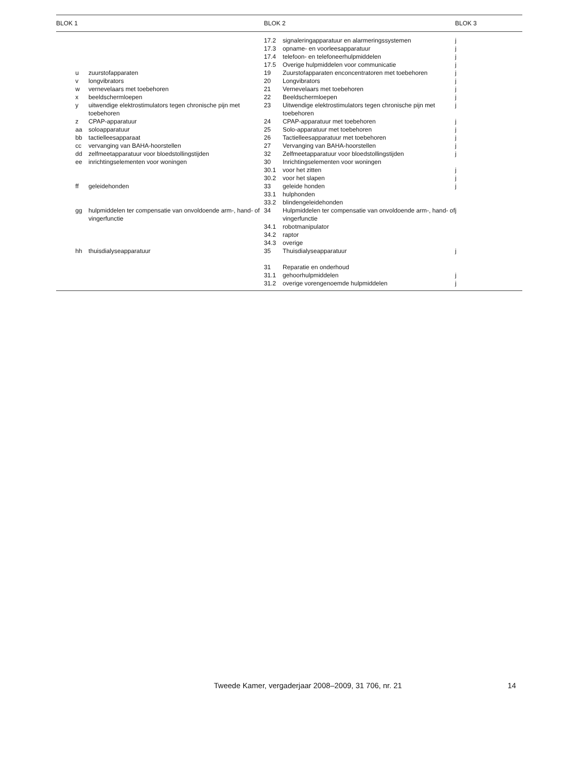| BLOK 1 | | | BLOK 2 | | BLOK 3 |
| --- | --- | --- | --- | --- | --- |
| | | | 17.2 | signaleringapparatuur en alarmeringssystemen | j |
| | | | 17.3 | opname- en voorleesapparatuur | j |
| | | | 17.4 | telefoon- en telefoneerhulpmiddelen | j |
| | | | 17.5 | Overige hulpmiddelen voor communicatie | j |
| | u | zuurstofapparaten | 19 | Zuurstofapparaten enconcentratoren met toebehoren | j |
| | v | longvibrators | 20 | Longvibrators | j |
| | w | vernevelaars met toebehoren | 21 | Vernevelaars met toebehoren | j |
| | x | beeldschermloepen | 22 | Beeldschermloepen | j |
| | y | uitwendige elektrostimulators tegen chronische pijn met toebehoren | 23 | Uitwendige elektrostimulators tegen chronische pijn met toebehoren | j |
| | z | CPAP-apparatuur | 24 | CPAP-apparatuur met toebehoren | j |
| | aa | soloapparatuur | 25 | Solo-apparatuur met toebehoren | j |
| | bb | tactielleesapparaat | 26 | Tactielleesapparatuur met toebehoren | j |
| | cc | vervanging van BAHA-hoorstellen | 27 | Vervanging van BAHA-hoorstellen | j |
| | dd | zelfmeetapparatuur voor bloedstollingstijden | 32 | Zelfmeetapparatuur voor bloedstollingstijden | j |
| | ee | inrichtingselementen voor woningen | 30 | Inrichtingselementen voor woningen | |
| | | | 30.1 | voor het zitten | j |
| | | | 30.2 | voor het slapen | j |
| | ff | geleidehonden | 33 | geleide honden | j |
| | | | 33.1 | hulphonden | |
| | | | 33.2 | blindengeleidehonden | |
| | gg | hulpmiddelen ter compensatie van onvoldoende arm-, hand- of vingerfunctie | 34 | Hulpmiddelen ter compensatie van onvoldoende arm-, hand- of vingerfunctie | j |
| | | | 34.1 | robotmanipulator | |
| | | | 34.2 | raptor | |
| | | | 34.3 | overige | |
| | hh | thuisdialyseapparatuur | 35 | Thuisdialyseapparatuur | j |
| | | | 31 | Reparatie en onderhoud | |
| | | | 31.1 | gehoorhulpmiddelen | j |
| | | | 31.2 | overige vorengenoemde hulpmiddelen | j |
Tweede Kamer, vergaderjaar 2008–2009, 31 706, nr. 21 14